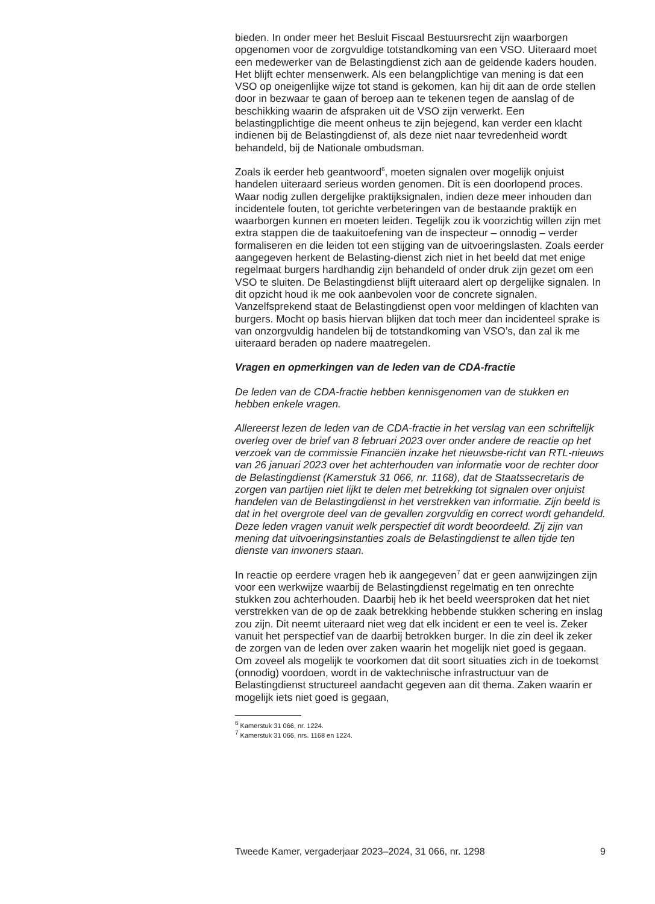bieden. In onder meer het Besluit Fiscaal Bestuursrecht zijn waarborgen opgenomen voor de zorgvuldige totstandkoming van een VSO. Uiteraard moet een medewerker van de Belastingdienst zich aan de geldende kaders houden. Het blijft echter mensenwerk. Als een belangplichtige van mening is dat een VSO op oneigenlijke wijze tot stand is gekomen, kan hij dit aan de orde stellen door in bezwaar te gaan of beroep aan te tekenen tegen de aanslag of de beschikking waarin de afspraken uit de VSO zijn verwerkt. Een belastingplichtige die meent onheus te zijn bejegend, kan verder een klacht indienen bij de Belastingdienst of, als deze niet naar tevredenheid wordt behandeld, bij de Nationale ombudsman.
Zoals ik eerder heb geantwoord<sup>6</sup>, moeten signalen over mogelijk onjuist handelen uiteraard serieus worden genomen. Dit is een doorlopend proces. Waar nodig zullen dergelijke praktijksignalen, indien deze meer inhouden dan incidentele fouten, tot gerichte verbeteringen van de bestaande praktijk en waarborgen kunnen en moeten leiden. Tegelijk zou ik voorzichtig willen zijn met extra stappen die de taakuitoefening van de inspecteur – onnodig – verder formaliseren en die leiden tot een stijging van de uitvoeringslasten. Zoals eerder aangegeven herkent de Belasting-dienst zich niet in het beeld dat met enige regelmaat burgers hardhandig zijn behandeld of onder druk zijn gezet om een VSO te sluiten. De Belastingdienst blijft uiteraard alert op dergelijke signalen. In dit opzicht houd ik me ook aanbevolen voor de concrete signalen. Vanzelfsprekend staat de Belastingdienst open voor meldingen of klachten van burgers. Mocht op basis hiervan blijken dat toch meer dan incidenteel sprake is van onzorgvuldig handelen bij de totstandkoming van VSO’s, dan zal ik me uiteraard beraden op nadere maatregelen.
Vragen en opmerkingen van de leden van de CDA-fractie
De leden van de CDA-fractie hebben kennisgenomen van de stukken en hebben enkele vragen.
Allereerst lezen de leden van de CDA-fractie in het verslag van een schriftelijk overleg over de brief van 8 februari 2023 over onder andere de reactie op het verzoek van de commissie Financiën inzake het nieuwsbe-richt van RTL-nieuws van 26 januari 2023 over het achterhouden van informatie voor de rechter door de Belastingdienst (Kamerstuk 31 066, nr. 1168), dat de Staatssecretaris de zorgen van partijen niet lijkt te delen met betrekking tot signalen over onjuist handelen van de Belastingdienst in het verstrekken van informatie. Zijn beeld is dat in het overgrote deel van de gevallen zorgvuldig en correct wordt gehandeld. Deze leden vragen vanuit welk perspectief dit wordt beoordeeld. Zij zijn van mening dat uitvoeringsinstanties zoals de Belastingdienst te allen tijde ten dienste van inwoners staan.
In reactie op eerdere vragen heb ik aangegeven<sup>7</sup> dat er geen aanwijzingen zijn voor een werkwijze waarbij de Belastingdienst regelmatig en ten onrechte stukken zou achterhouden. Daarbij heb ik het beeld weersproken dat het niet verstrekken van de op de zaak betrekking hebbende stukken schering en inslag zou zijn. Dit neemt uiteraard niet weg dat elk incident er een te veel is. Zeker vanuit het perspectief van de daarbij betrokken burger. In die zin deel ik zeker de zorgen van de leden over zaken waarin het mogelijk niet goed is gegaan. Om zoveel als mogelijk te voorkomen dat dit soort situaties zich in de toekomst (onnodig) voordoen, wordt in de vaktechnische infrastructuur van de Belastingdienst structureel aandacht gegeven aan dit thema. Zaken waarin er mogelijk iets niet goed is gegaan,
<sup>6</sup> Kamerstuk 31 066, nr. 1224.
<sup>7</sup> Kamerstuk 31 066, nrs. 1168 en 1224.
Tweede Kamer, vergaderjaar 2023–2024, 31 066, nr. 1298 9